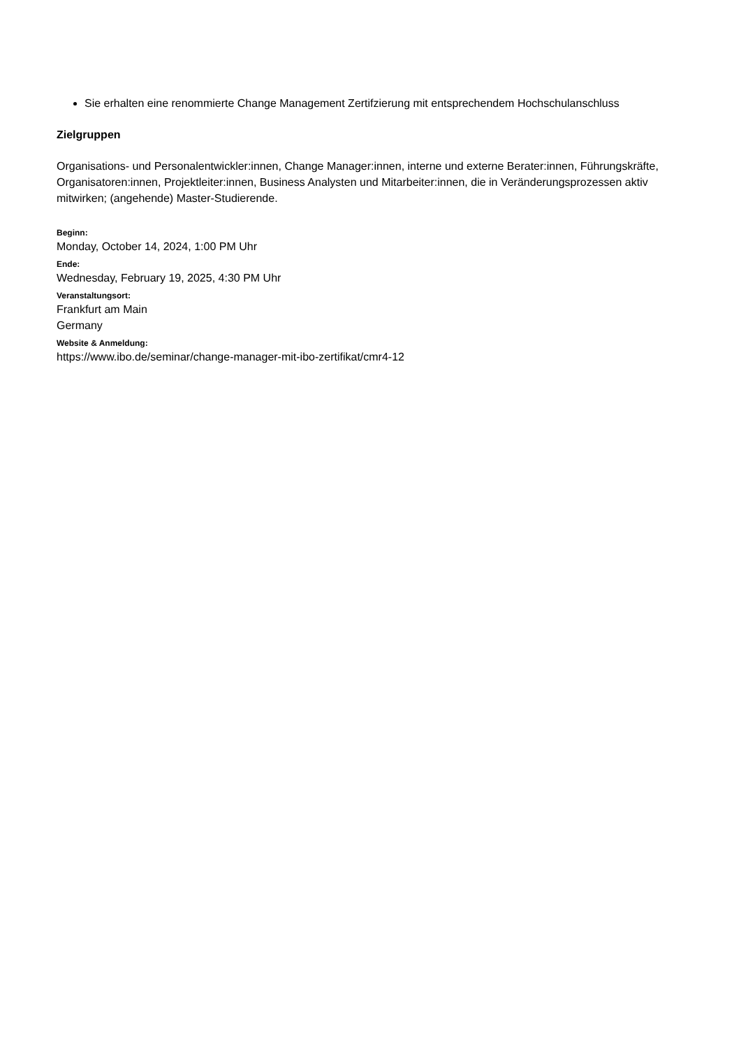Sie erhalten eine renommierte Change Management Zertifzierung mit entsprechendem Hochschulanschluss
Zielgruppen
Organisations- und Personalentwickler:innen, Change Manager:innen, interne und externe Berater:innen, Führungskräfte, Organisatoren:innen, Projektleiter:innen, Business Analysten und Mitarbeiter:innen, die in Veränderungsprozessen aktiv mitwirken; (angehende) Master-Studierende.
Beginn:
Monday, October 14, 2024, 1:00 PM Uhr
Ende:
Wednesday, February 19, 2025, 4:30 PM Uhr
Veranstaltungsort:
Frankfurt am Main
Germany
Website & Anmeldung:
https://www.ibo.de/seminar/change-manager-mit-ibo-zertifikat/cmr4-12